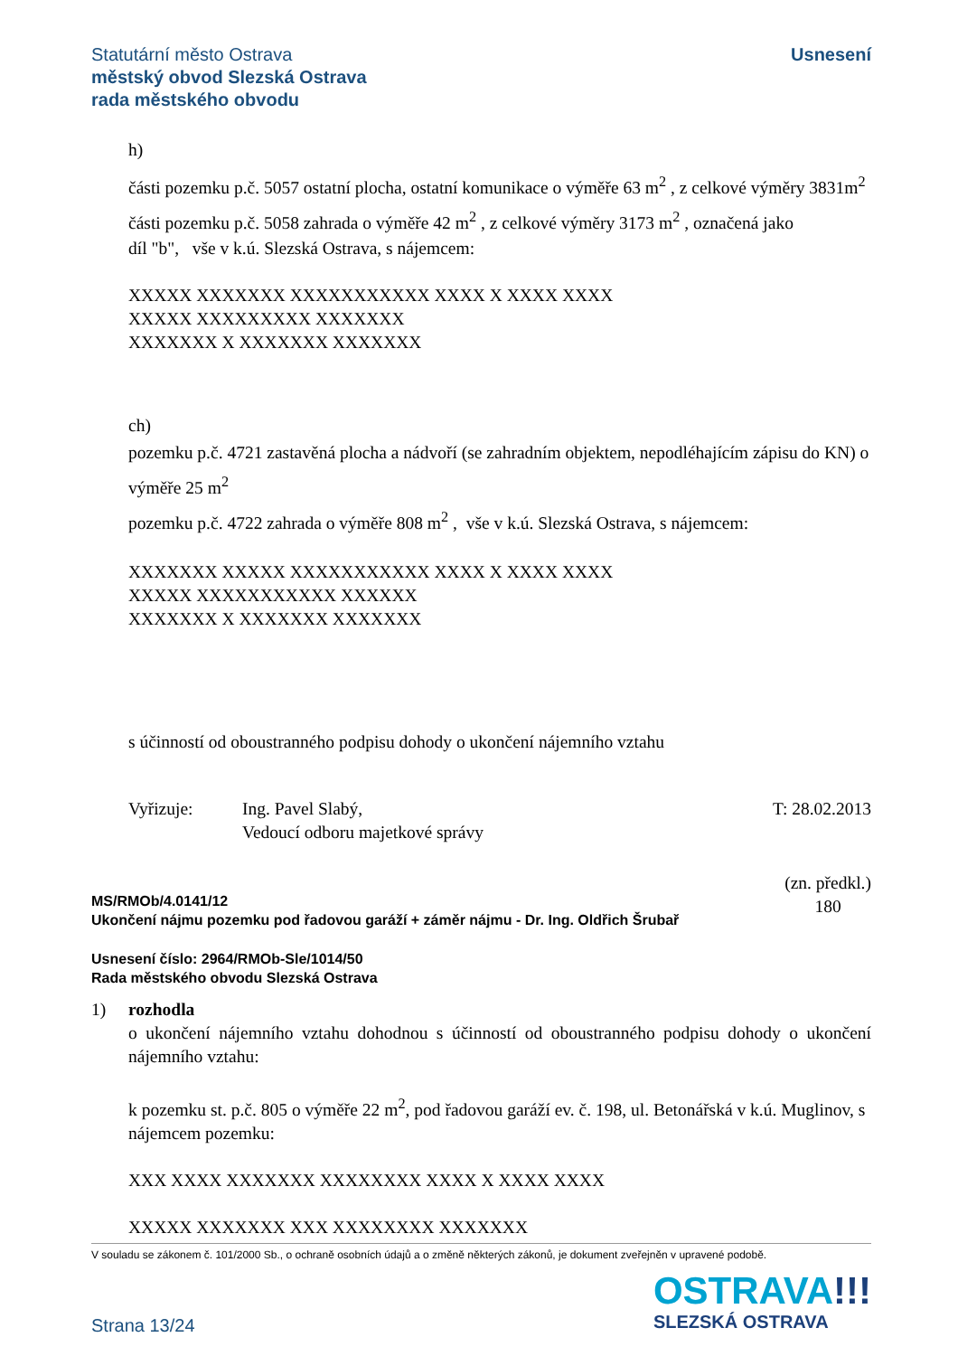Statutární město Ostrava
městský obvod Slezská Ostrava
rada městského obvodu
Usnesení
h)
části pozemku p.č. 5057 ostatní plocha, ostatní komunikace o výměře 63 m<sup>2</sup> , z celkové výměry 3831m<sup>2</sup>
části pozemku p.č. 5058 zahrada o výměře 42 m<sup>2</sup> , z celkové výměry 3173 m<sup>2</sup> , označená jako
díl "b", vše v k.ú. Slezská Ostrava, s nájemcem:
XXXXX XXXXXXX XXXXXXXXXXX XXXX X XXXX XXXX
XXXXX XXXXXXXXX XXXXXXX
XXXXXXX X XXXXXXX XXXXXXX
ch)
pozemku p.č. 4721 zastavěná plocha a nádvoří (se zahradním objektem, nepodléhajícím zápisu do KN) o výměře 25 m<sup>2</sup>
pozemku p.č. 4722 zahrada o výměře 808 m<sup>2</sup> , vše v k.ú. Slezská Ostrava, s nájemcem:
XXXXXXX XXXXX XXXXXXXXXXX XXXX X XXXX XXXX
XXXXX XXXXXXXXXXX XXXXXX
XXXXXXX X XXXXXXX XXXXXXX
s účinností od oboustranného podpisu dohody o ukončení nájemního vztahu
Vyřizuje: Ing. Pavel Slabý,
Vedoucí odboru majetkové správy
T: 28.02.2013
MS/RMOb/4.0141/12
Ukončení nájmu pozemku pod řadovou garáží + záměr nájmu - Dr. Ing. Oldřich Šrubař
(zn. předkl.)
180
Usnesení číslo: 2964/RMOb-Sle/1014/50
Rada městského obvodu Slezská Ostrava
1) rozhodla
o ukončení nájemního vztahu dohodnou s účinností od oboustranného podpisu dohody o ukončení nájemního vztahu:
k pozemku st. p.č. 805 o výměře 22 m<sup>2</sup>, pod řadovou garáží ev. č. 198, ul. Betonářská v k.ú. Muglinov, s nájemcem pozemku:
XXX XXXX XXXXXXX XXXXXXXX XXXX X XXXX XXXX
XXXXX XXXXXXX XXX XXXXXXXX XXXXXXX
V souladu se zákonem č. 101/2000 Sb., o ochraně osobních údajů a o změně některých zákonů, je dokument zveřejněn v upravené podobě.
OSTRAVA!!!
SLEZSKÁ OSTRAVA
Strana 13/24